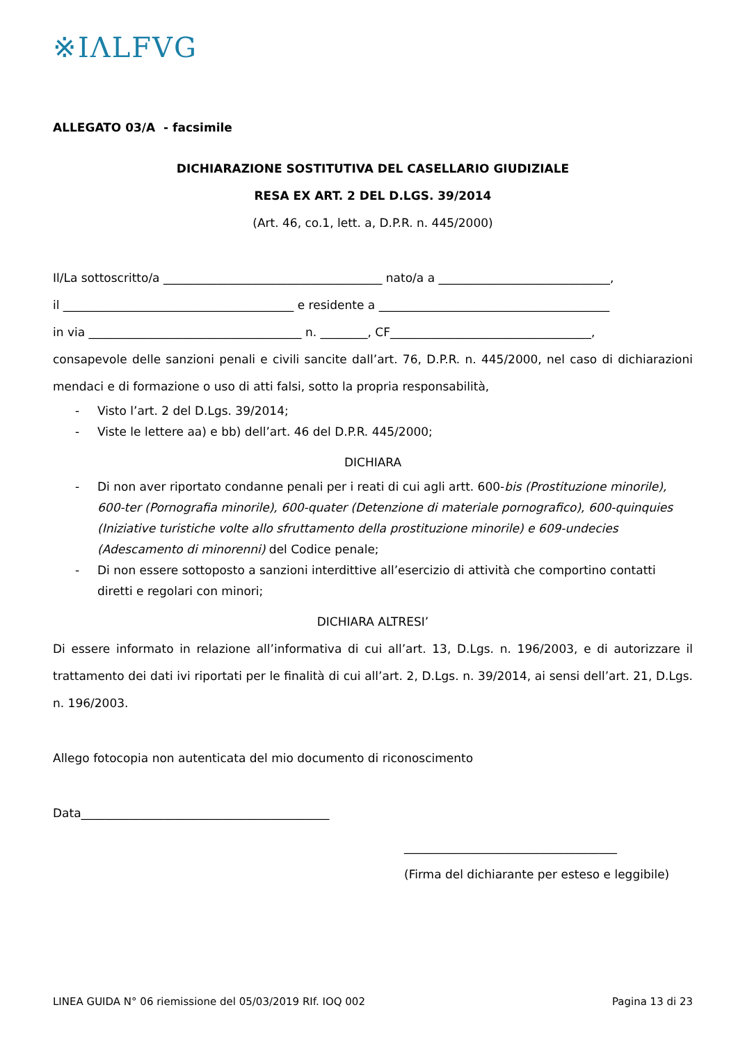※IΛLFVG
ALLEGATO 03/A - facsimile
DICHIARAZIONE SOSTITUTIVA DEL CASELLARIO GIUDIZIALE
RESA EX ART. 2 DEL D.LGS. 39/2014
(Art. 46, co.1, lett. a, D.P.R. n. 445/2000)
Il/La sottoscritto/a _____________________________________ nato/a a _____________________________,
il _______________________________________ e residente a _______________________________________
in via ____________________________________ n. ________, CF__________________________________,
consapevole delle sanzioni penali e civili sancite dall’art. 76, D.P.R. n. 445/2000, nel caso di dichiarazioni mendaci e di formazione o uso di atti falsi, sotto la propria responsabilità,
- Visto l’art. 2 del D.Lgs. 39/2014;
- Viste le lettere aa) e bb) dell’art. 46 del D.P.R. 445/2000;
DICHIARA
- Di non aver riportato condanne penali per i reati di cui agli artt. 600-bis (Prostituzione minorile), 600-ter (Pornografia minorile), 600-quater (Detenzione di materiale pornografico), 600-quinquies (Iniziative turistiche volte allo sfruttamento della prostituzione minorile) e 609-undecies (Adescamento di minorenni) del Codice penale;
- Di non essere sottoposto a sanzioni interdittive all’esercizio di attività che comportino contatti diretti e regolari con minori;
DICHIARA ALTRESI’
Di essere informato in relazione all’informativa di cui all’art. 13, D.Lgs. n. 196/2003, e di autorizzare il trattamento dei dati ivi riportati per le finalità di cui all’art. 2, D.Lgs. n. 39/2014, ai sensi dell’art. 21, D.Lgs. n. 196/2003.
Allego fotocopia non autenticata del mio documento di riconoscimento
Data__________________________________________
____________________________________
(Firma del dichiarante per esteso e leggibile)
LINEA GUIDA N° 06 riemissione del 05/03/2019 RIf. IOQ 002 Pagina 13 di 23